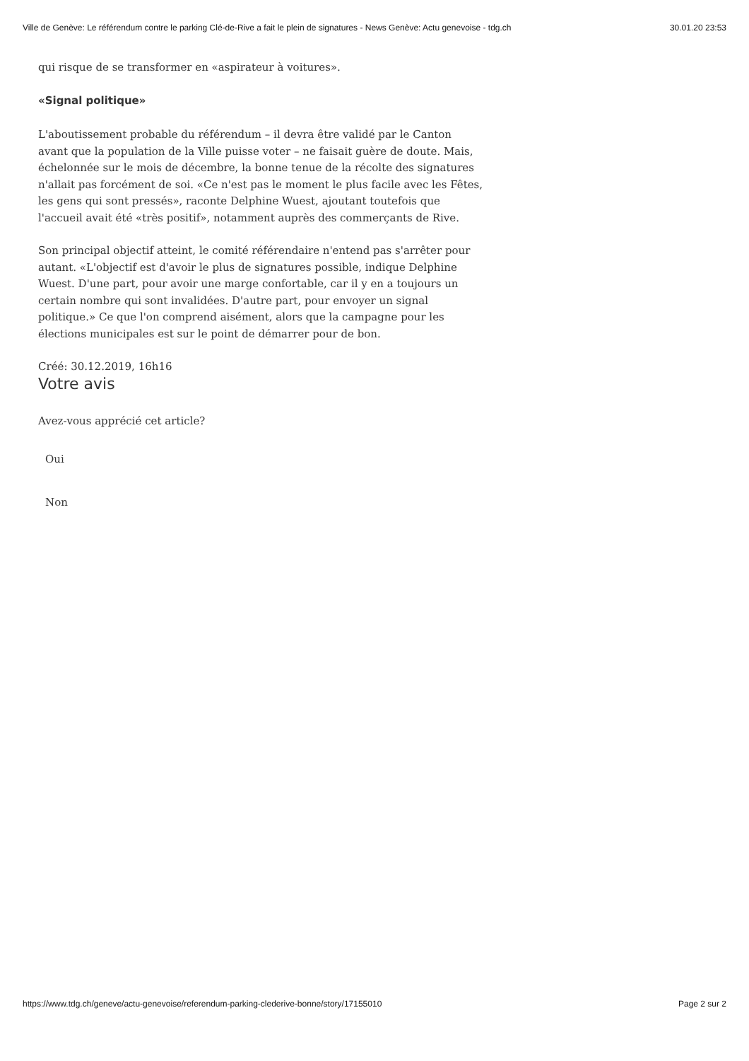Ville de Genève: Le référendum contre le parking Clé-de-Rive a fait le plein de signatures - News Genève: Actu genevoise - tdg.ch 30.01.20 23:53
qui risque de se transformer en «aspirateur à voitures».
«Signal politique»
L'aboutissement probable du référendum – il devra être validé par le Canton avant que la population de la Ville puisse voter – ne faisait guère de doute. Mais, échelonnée sur le mois de décembre, la bonne tenue de la récolte des signatures n'allait pas forcément de soi. «Ce n'est pas le moment le plus facile avec les Fêtes, les gens qui sont pressés», raconte Delphine Wuest, ajoutant toutefois que l'accueil avait été «très positif», notamment auprès des commerçants de Rive.
Son principal objectif atteint, le comité référendaire n'entend pas s'arrêter pour autant. «L'objectif est d'avoir le plus de signatures possible, indique Delphine Wuest. D'une part, pour avoir une marge confortable, car il y en a toujours un certain nombre qui sont invalidées. D'autre part, pour envoyer un signal politique.» Ce que l'on comprend aisément, alors que la campagne pour les élections municipales est sur le point de démarrer pour de bon.
Créé: 30.12.2019, 16h16
Votre avis
Avez-vous apprécié cet article?
Oui
Non
https://www.tdg.ch/geneve/actu-genevoise/referendum-parking-clederive-bonne/story/17155010 Page 2 sur 2